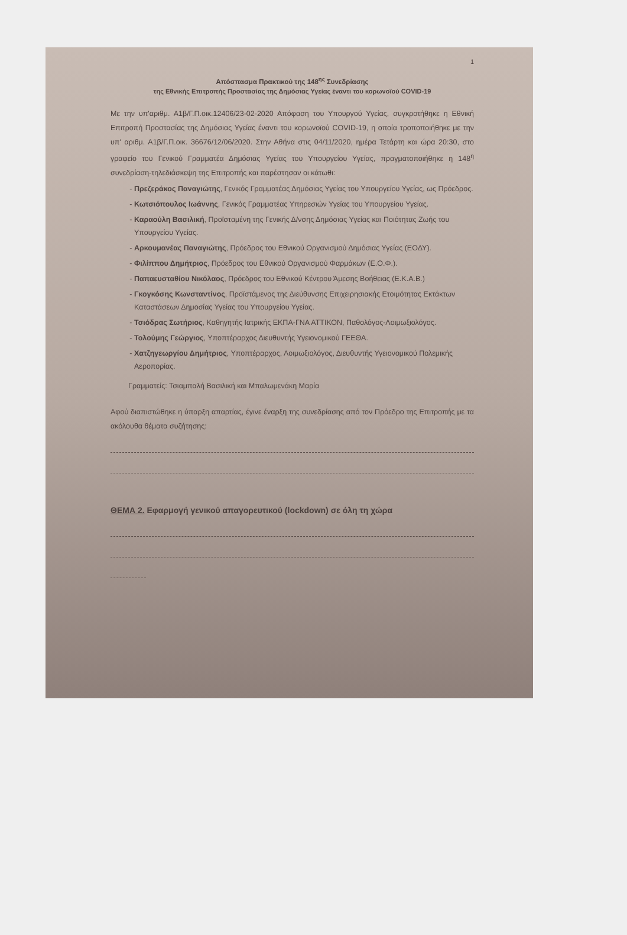1
Απόσπασμα Πρακτικού της 148<sup>ης</sup> Συνεδρίασης
της Εθνικής Επιτροπής Προστασίας της Δημόσιας Υγείας έναντι του κορωνοϊού COVID-19
Με την υπ'αριθμ. Α1β/Γ.Π.οικ.12406/23-02-2020 Απόφαση του Υπουργού Υγείας, συγκροτήθηκε η Εθνική Επιτροπή Προστασίας της Δημόσιας Υγείας έναντι του κορωνοϊού COVID-19, η οποία τροποποιήθηκε με την υπ' αριθμ. Α1β/Γ.Π.οικ. 36676/12/06/2020. Στην Αθήνα στις 04/11/2020, ημέρα Τετάρτη και ώρα 20:30, στο γραφείο του Γενικού Γραμματέα Δημόσιας Υγείας του Υπουργείου Υγείας, πραγματοποιήθηκε η 148<sup>η</sup> συνεδρίαση-τηλεδιάσκεψη της Επιτροπής και παρέστησαν οι κάτωθι:
Πρεζεράκος Παναγιώτης, Γενικός Γραμματέας Δημόσιας Υγείας του Υπουργείου Υγείας, ως Πρόεδρος.
Κωτσιόπουλος Ιωάννης, Γενικός Γραμματέας Υπηρεσιών Υγείας του Υπουργείου Υγείας.
Καραούλη Βασιλική, Προϊσταμένη της Γενικής Δ/νσης Δημόσιας Υγείας και Ποιότητας Ζωής του Υπουργείου Υγείας.
Αρκουμανέας Παναγιώτης, Πρόεδρος του Εθνικού Οργανισμού Δημόσιας Υγείας (ΕΟΔΥ).
Φιλίππου Δημήτριος, Πρόεδρος του Εθνικού Οργανισμού Φαρμάκων (Ε.Ο.Φ.).
Παπαευσταθίου Νικόλαος, Πρόεδρος του Εθνικού Κέντρου Άμεσης Βοήθειας (Ε.Κ.Α.Β.)
Γκογκόσης Κωνσταντίνος, Προϊστάμενος της Διεύθυνσης Επιχειρησιακής Ετοιμότητας Εκτάκτων Καταστάσεων Δημοσίας Υγείας του Υπουργείου Υγείας.
Τσιόδρας Σωτήριος, Καθηγητής Ιατρικής ΕΚΠΑ-ΓΝΑ ΑΤΤΙΚΟΝ, Παθολόγος-Λοιμωξιολόγος.
Τολούμης Γεώργιος, Υποπτέραρχος Διευθυντής Υγειονομικού ΓΕΕΘΑ.
Χατζηγεωργίου Δημήτριος, Υποπτέραρχος, Λοιμωξιολόγος, Διευθυντής Υγειονομικού Πολεμικής Αεροπορίας.
Γραμματείς: Τσιαμπαλή Βασιλική και Μπαλωμενάκη Μαρία
Αφού διαπιστώθηκε η ύπαρξη απαρτίας, έγινε έναρξη της συνεδρίασης από τον Πρόεδρο της Επιτροπής με τα ακόλουθα θέματα συζήτησης:
ΘΕΜΑ 2. Εφαρμογή γενικού απαγορευτικού (lockdown) σε όλη τη χώρα